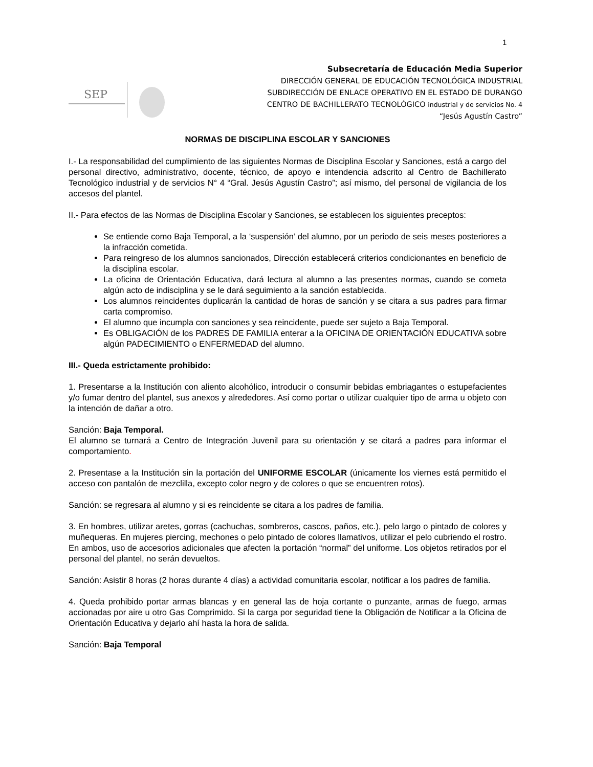1
SEP
Subsecretaría de Educación Media Superior
DIRECCIÓN GENERAL DE EDUCACIÓN TECNOLÓGICA INDUSTRIAL
SUBDIRECCIÓN DE ENLACE OPERATIVO EN EL ESTADO DE DURANGO
CENTRO DE BACHILLERATO TECNOLÓGICO industrial y de servicios No. 4
“Jesús Agustín Castro”
NORMAS DE DISCIPLINA ESCOLAR Y SANCIONES
I.- La responsabilidad del cumplimiento de las siguientes Normas de Disciplina Escolar y Sanciones, está a cargo del personal directivo, administrativo, docente, técnico, de apoyo e intendencia adscrito al Centro de Bachillerato Tecnológico industrial y de servicios N° 4 “Gral. Jesús Agustín Castro”; así mismo, del personal de vigilancia de los accesos del plantel.
II.- Para efectos de las Normas de Disciplina Escolar y Sanciones, se establecen los siguientes preceptos:
Se entiende como Baja Temporal, a la ‘suspensión’ del alumno, por un periodo de seis meses posteriores a la infracción cometida.
Para reingreso de los alumnos sancionados, Dirección establecerá criterios condicionantes en beneficio de la disciplina escolar.
La oficina de Orientación Educativa, dará lectura al alumno a las presentes normas, cuando se cometa algún acto de indisciplina y se le dará seguimiento a la sanción establecida.
Los alumnos reincidentes duplicarán la cantidad de horas de sanción y se citara a sus padres para firmar carta compromiso.
El alumno que incumpla con sanciones y sea reincidente, puede ser sujeto a Baja Temporal.
Es OBLIGACIÓN de los PADRES DE FAMILIA enterar a la OFICINA DE ORIENTACIÓN EDUCATIVA sobre algún PADECIMIENTO o ENFERMEDAD del alumno.
III.- Queda estrictamente prohibido:
1. Presentarse a la Institución con aliento alcohólico, introducir o consumir bebidas embriagantes o estupefacientes y/o fumar dentro del plantel, sus anexos y alrededores. Así como portar o utilizar cualquier tipo de arma u objeto con la intención de dañar a otro.
Sanción: Baja Temporal.
El alumno se turnará a Centro de Integración Juvenil para su orientación y se citará a padres para informar el comportamiento.
2. Presentase a la Institución sin la portación del UNIFORME ESCOLAR (únicamente los viernes está permitido el acceso con pantalón de mezclilla, excepto color negro y de colores o que se encuentren rotos).
Sanción: se regresara al alumno y si es reincidente se citara a los padres de familia.
3. En hombres, utilizar aretes, gorras (cachuchas, sombreros, cascos, paños, etc.), pelo largo o pintado de colores y muñequeras. En mujeres piercing, mechones o pelo pintado de colores llamativos, utilizar el pelo cubriendo el rostro. En ambos, uso de accesorios adicionales que afecten la portación “normal” del uniforme. Los objetos retirados por el personal del plantel, no serán devueltos.
Sanción: Asistir 8 horas (2 horas durante 4 días) a actividad comunitaria escolar, notificar a los padres de familia.
4. Queda prohibido portar armas blancas y en general las de hoja cortante o punzante, armas de fuego, armas accionadas por aire u otro Gas Comprimido. Si la carga por seguridad tiene la Obligación de Notificar a la Oficina de Orientación Educativa y dejarlo ahí hasta la hora de salida.
Sanción: Baja Temporal